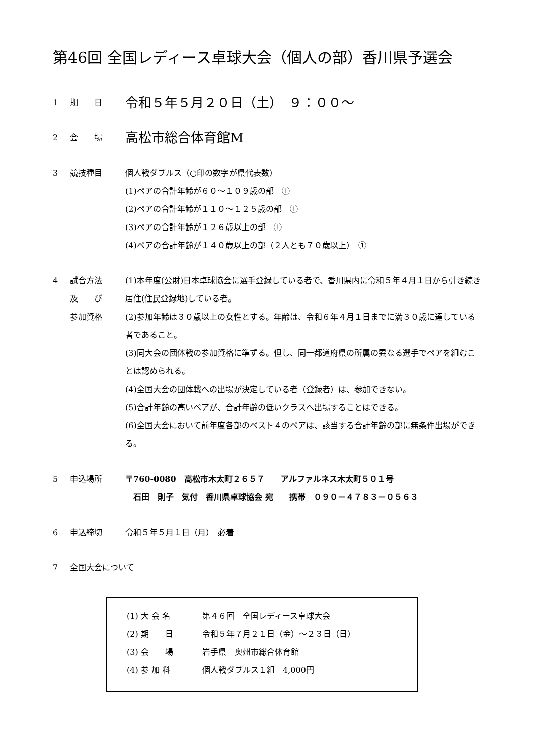第46回 全国レディース卓球大会（個人の部）香川県予選会
1 期　　日
令和５年５月２０日（土）　９：００～
2 会　　場
高松市総合体育館M
3 競技種目 個人戦ダブルス（○印の数字が県代表数）
(1)ペアの合計年齢が６０～１０９歳の部　①
(2)ペアの合計年齢が１１０～１２５歳の部　①
(3)ペアの合計年齢が１２６歳以上の部　①
(4)ペアの合計年齢が１４０歳以上の部（２人とも７０歳以上）　①
4 試合方法
及　　び
参加資格
(1)本年度(公財)日本卓球協会に選手登録している者で、香川県内に令和５年４月１日から引き続き居住(住民登録地)している者。
(2)参加年齢は３０歳以上の女性とする。年齢は、令和６年４月１日までに満３０歳に達している者であること。
(3)同大会の団体戦の参加資格に準ずる。但し、同一都道府県の所属の異なる選手でペアを組むことは認められる。
(4)全国大会の団体戦への出場が決定している者（登録者）は、参加できない。
(5)合計年齢の高いペアが、合計年齢の低いクラスへ出場することはできる。
(6)全国大会において前年度各部のベスト４のペアは、該当する合計年齢の部に無条件出場ができる。
5 申込場所 〒760-0080　高松市木太町２６５７　　アルファルネス木太町５０１号
　石田　則子　気付　香川県卓球協会 宛　　携帯　０９０－４７８３－０５６３
6 申込締切 令和５年５月１日（月）　必着
7 全国大会について
(1) 大 会 名 第４６回　全国レディース卓球大会
(2) 期　　日 令和５年７月２１日（金）～２３日（日）
(3) 会　　場 岩手県　奥州市総合体育館
(4) 参 加 料 個人戦ダブルス１組　4,000円